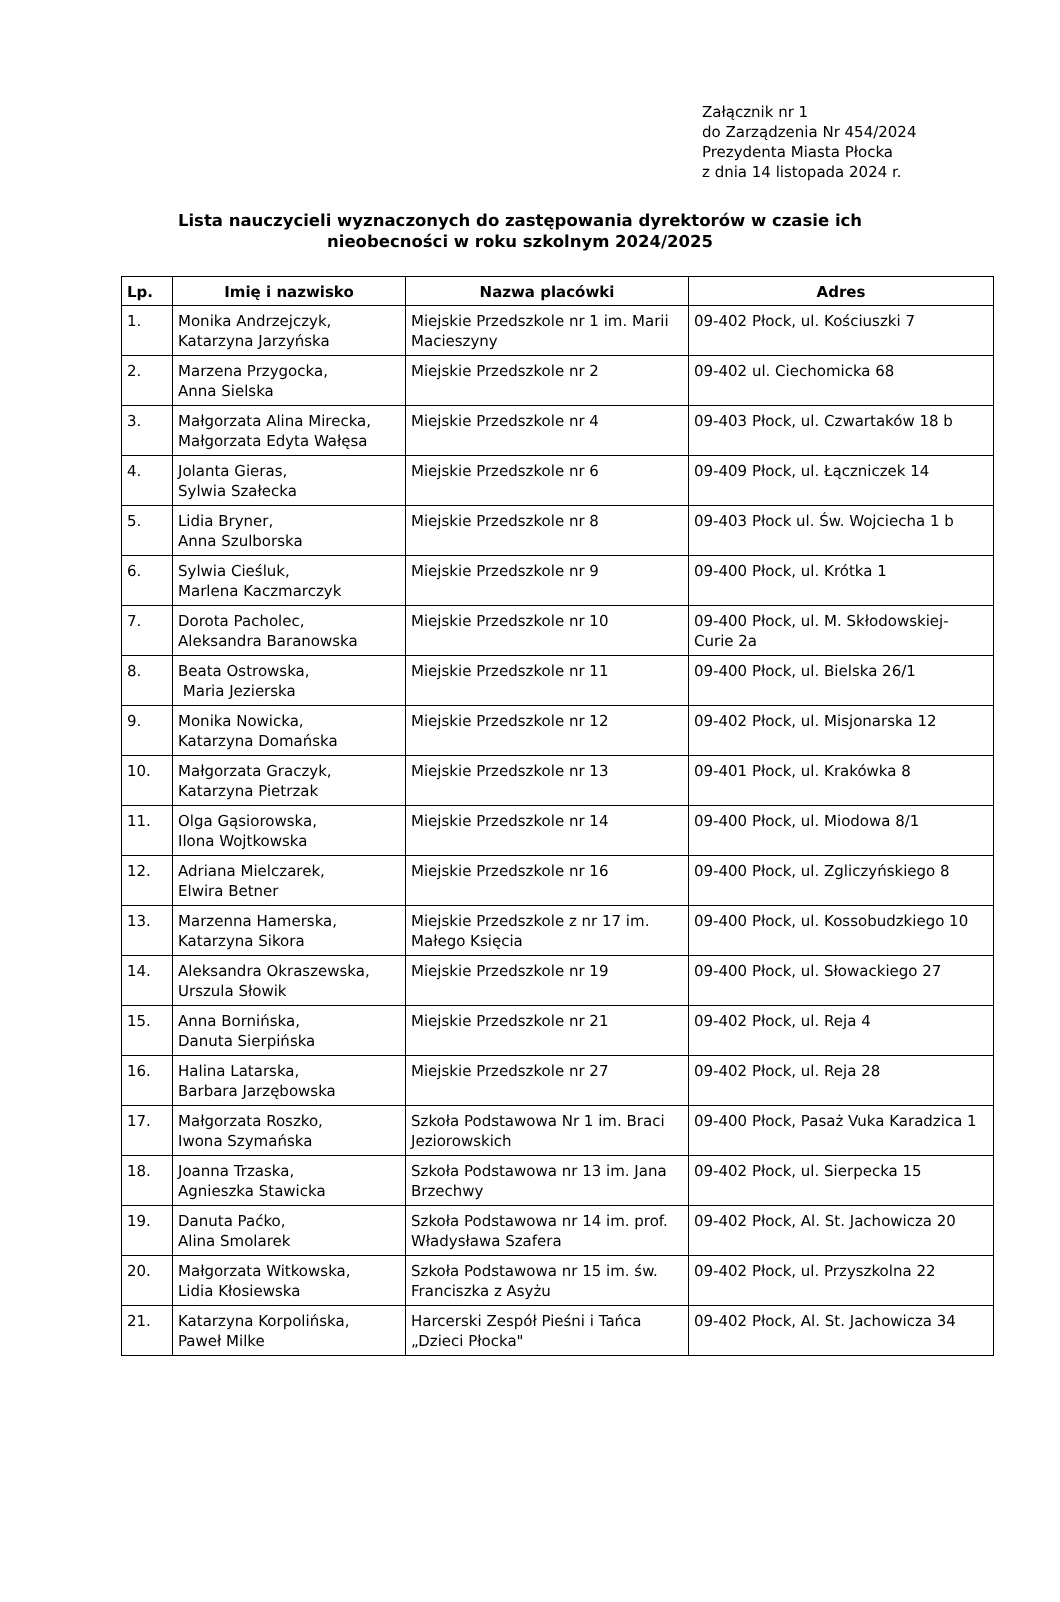Załącznik nr 1
do Zarządzenia Nr 454/2024
Prezydenta Miasta Płocka
z dnia 14 listopada 2024 r.
Lista nauczycieli wyznaczonych do zastępowania dyrektorów w czasie ich nieobecności w roku szkolnym 2024/2025
| Lp. | Imię i nazwisko | Nazwa placówki | Adres |
| --- | --- | --- | --- |
| 1. | Monika Andrzejczyk, Katarzyna Jarzyńska | Miejskie Przedszkole nr 1 im. Marii Macieszyny | 09-402 Płock, ul. Kościuszki 7 |
| 2. | Marzena Przygocka, Anna Sielska | Miejskie Przedszkole nr 2 | 09-402 ul. Ciechomicka 68 |
| 3. | Małgorzata Alina Mirecka, Małgorzata Edyta Wałęsa | Miejskie Przedszkole nr 4 | 09-403 Płock, ul. Czwartaków 18 b |
| 4. | Jolanta Gieras, Sylwia Szałecka | Miejskie Przedszkole nr 6 | 09-409 Płock, ul. Łączniczek 14 |
| 5. | Lidia Bryner, Anna Szulborska | Miejskie Przedszkole nr 8 | 09-403 Płock ul. Św. Wojciecha 1 b |
| 6. | Sylwia Cieśluk, Marlena Kaczmarczyk | Miejskie Przedszkole nr 9 | 09-400 Płock, ul. Krótka 1 |
| 7. | Dorota Pacholec, Aleksandra Baranowska | Miejskie Przedszkole nr 10 | 09-400 Płock, ul. M. Skłodowskiej-Curie 2a |
| 8. | Beata Ostrowska, Maria Jezierska | Miejskie Przedszkole nr 11 | 09-400 Płock, ul. Bielska 26/1 |
| 9. | Monika Nowicka, Katarzyna Domańska | Miejskie Przedszkole nr 12 | 09-402 Płock, ul. Misjonarska 12 |
| 10. | Małgorzata Graczyk, Katarzyna Pietrzak | Miejskie Przedszkole nr 13 | 09-401 Płock, ul. Krakówka 8 |
| 11. | Olga Gąsiorowska, Ilona Wojtkowska | Miejskie Przedszkole nr 14 | 09-400 Płock, ul. Miodowa 8/1 |
| 12. | Adriana Mielczarek, Elwira Betner | Miejskie Przedszkole nr 16 | 09-400 Płock, ul. Zgliczyńskiego 8 |
| 13. | Marzenna Hamerska, Katarzyna Sikora | Miejskie Przedszkole z nr 17 im. Małego Księcia | 09-400 Płock, ul. Kossobudzkiego 10 |
| 14. | Aleksandra Okraszewska, Urszula Słowik | Miejskie Przedszkole nr 19 | 09-400 Płock, ul. Słowackiego 27 |
| 15. | Anna Bornińska, Danuta Sierpińska | Miejskie Przedszkole nr 21 | 09-402 Płock, ul. Reja 4 |
| 16. | Halina Latarska, Barbara Jarzębowska | Miejskie Przedszkole nr 27 | 09-402 Płock, ul. Reja 28 |
| 17. | Małgorzata Roszko, Iwona Szymańska | Szkoła Podstawowa Nr 1 im. Braci Jeziorowskich | 09-400 Płock, Pasaż Vuka Karadzica 1 |
| 18. | Joanna Trzaska, Agnieszka Stawicka | Szkoła Podstawowa nr 13 im. Jana Brzechwy | 09-402 Płock, ul. Sierpecka 15 |
| 19. | Danuta Paćko, Alina Smolarek | Szkoła Podstawowa nr 14 im. prof. Władysława Szafera | 09-402 Płock, Al. St. Jachowicza 20 |
| 20. | Małgorzata Witkowska, Lidia Kłosiewska | Szkoła Podstawowa nr 15 im. św. Franciszka z Asyżu | 09-402 Płock, ul. Przyszkolna 22 |
| 21. | Katarzyna Korpolińska, Paweł Milke | Harcerski Zespół Pieśni i Tańca „Dzieci Płocka" | 09-402 Płock, Al. St. Jachowicza 34 |